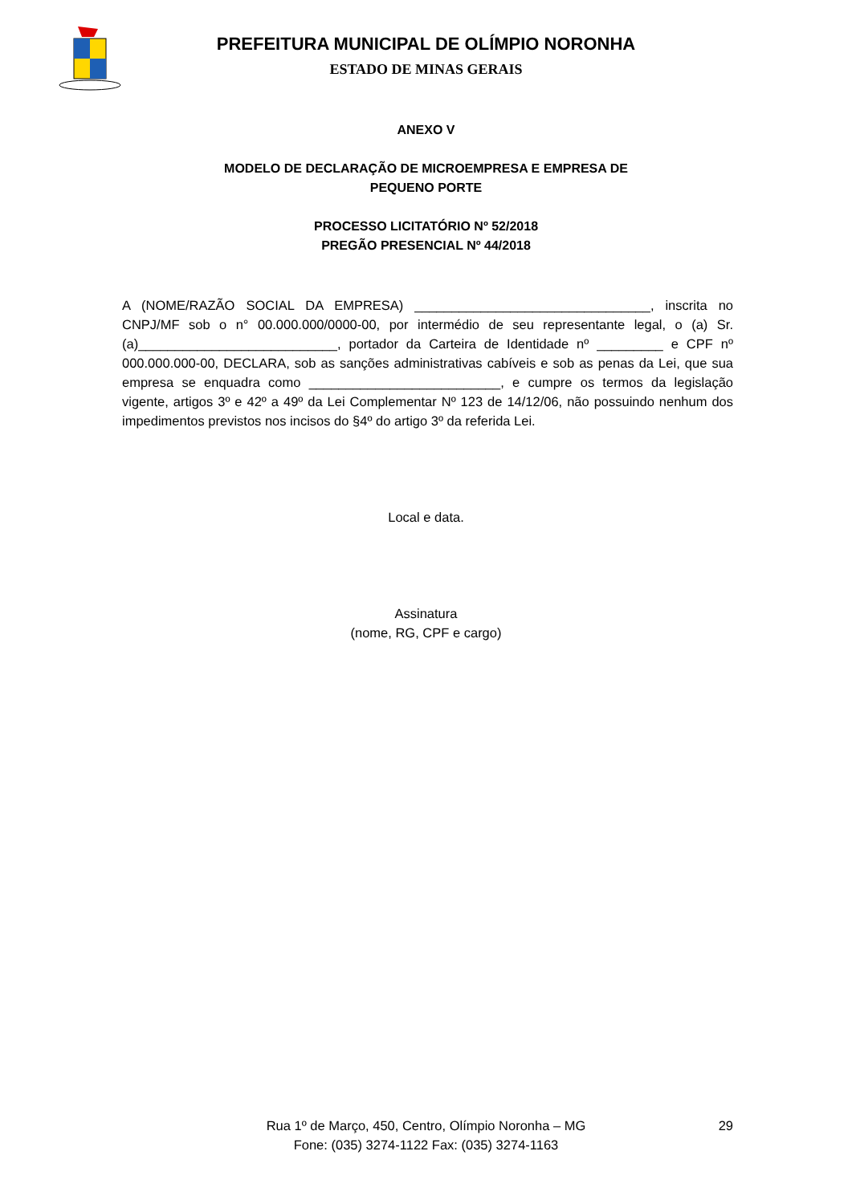PREFEITURA MUNICIPAL DE OLÍMPIO NORONHA
ESTADO DE MINAS GERAIS
ANEXO V
MODELO DE DECLARAÇÃO DE MICROEMPRESA E EMPRESA DE
PEQUENO PORTE
PROCESSO LICITATÓRIO Nº 52/2018
PREGÃO PRESENCIAL Nº 44/2018
A (NOME/RAZÃO SOCIAL DA EMPRESA) ________________________________, inscrita no CNPJ/MF sob o n° 00.000.000/0000-00, por intermédio de seu representante legal, o (a) Sr.(a)___________________________, portador da Carteira de Identidade nº _________ e CPF nº 000.000.000-00, DECLARA, sob as sanções administrativas cabíveis e sob as penas da Lei, que sua empresa se enquadra como __________________________, e cumpre os termos da legislação vigente, artigos 3º e 42º a 49º da Lei Complementar Nº 123 de 14/12/06, não possuindo nenhum dos impedimentos previstos nos incisos do §4º do artigo 3º da referida Lei.
Local e data.
Assinatura
(nome, RG, CPF e cargo)
Rua 1º de Março, 450, Centro, Olímpio Noronha – MG 29
Fone: (035) 3274-1122 Fax: (035) 3274-1163